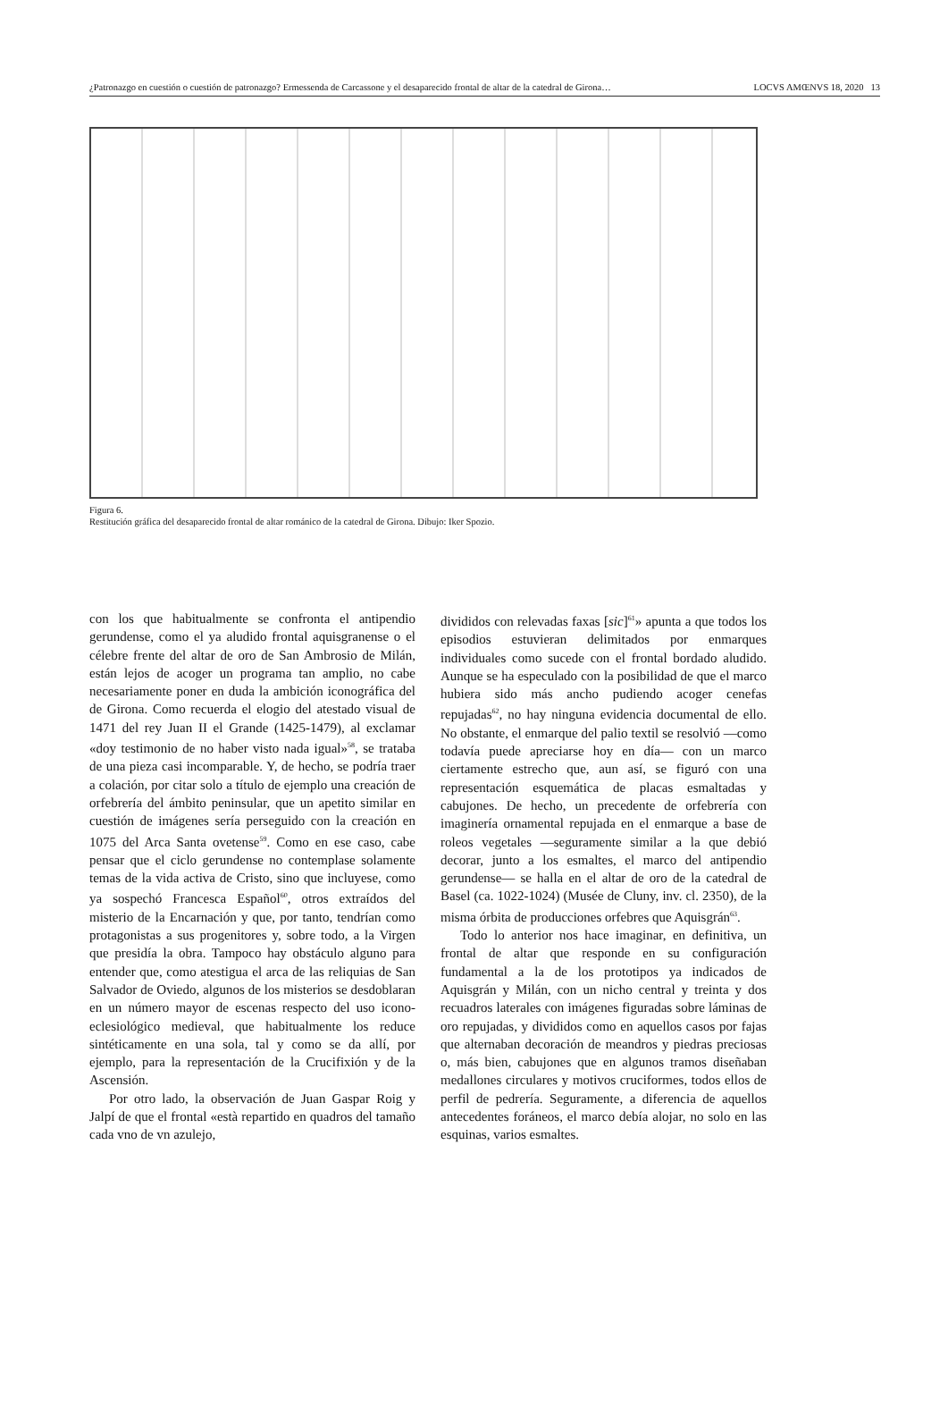¿Patronazgo en cuestión o cuestión de patronazgo? Ermessenda de Carcassone y el desaparecido frontal de altar de la catedral de Girona… LOCVS AMŒNVS 18, 2020 13
Figura 6.
Restitución gráfica del desaparecido frontal de altar románico de la catedral de Girona. Dibujo: Iker Spozio.
con los que habitualmente se confronta el antipendio gerundense, como el ya aludido frontal aquisgranense o el célebre frente del altar de oro de San Ambrosio de Milán, están lejos de acoger un programa tan amplio, no cabe necesariamente poner en duda la ambición iconográfica del de Girona. Como recuerda el elogio del atestado visual de 1471 del rey Juan II el Grande (1425-1479), al exclamar «doy testimonio de no haber visto nada igual»<sup>58</sup>, se trataba de una pieza casi incomparable. Y, de hecho, se podría traer a colación, por citar solo a título de ejemplo una creación de orfebrería del ámbito peninsular, que un apetito similar en cuestión de imágenes sería perseguido con la creación en 1075 del Arca Santa ovetense<sup>59</sup>. Como en ese caso, cabe pensar que el ciclo gerundense no contemplase solamente temas de la vida activa de Cristo, sino que incluyese, como ya sospechó Francesca Español<sup>60</sup>, otros extraídos del misterio de la Encarnación y que, por tanto, tendrían como protagonistas a sus progenitores y, sobre todo, a la Virgen que presidía la obra. Tampoco hay obstáculo alguno para entender que, como atestigua el arca de las reliquias de San Salvador de Oviedo, algunos de los misterios se desdoblaran en un número mayor de escenas respecto del uso icono-eclesiológico medieval, que habitualmente los reduce sintéticamente en una sola, tal y como se da allí, por ejemplo, para la representación de la Crucifixión y de la Ascensión.
Por otro lado, la observación de Juan Gaspar Roig y Jalpí de que el frontal «està repartido en quadros del tamaño cada vno de vn azulejo,
divididos con relevadas faxas [sic]<sup>61</sup>» apunta a que todos los episodios estuvieran delimitados por enmarques individuales como sucede con el frontal bordado aludido. Aunque se ha especulado con la posibilidad de que el marco hubiera sido más ancho pudiendo acoger cenefas repujadas<sup>62</sup>, no hay ninguna evidencia documental de ello. No obstante, el enmarque del palio textil se resolvió —como todavía puede apreciarse hoy en día— con un marco ciertamente estrecho que, aun así, se figuró con una representación esquemática de placas esmaltadas y cabujones. De hecho, un precedente de orfebrería con imaginería ornamental repujada en el enmarque a base de roleos vegetales —seguramente similar a la que debió decorar, junto a los esmaltes, el marco del antipendio gerundense— se halla en el altar de oro de la catedral de Basel (ca. 1022-1024) (Musée de Cluny, inv. cl. 2350), de la misma órbita de producciones orfebres que Aquisgrán<sup>63</sup>.
Todo lo anterior nos hace imaginar, en definitiva, un frontal de altar que responde en su configuración fundamental a la de los prototipos ya indicados de Aquisgrán y Milán, con un nicho central y treinta y dos recuadros laterales con imágenes figuradas sobre láminas de oro repujadas, y divididos como en aquellos casos por fajas que alternaban decoración de meandros y piedras preciosas o, más bien, cabujones que en algunos tramos diseñaban medallones circulares y motivos cruciformes, todos ellos de perfil de pedrería. Seguramente, a diferencia de aquellos antecedentes foráneos, el marco debía alojar, no solo en las esquinas, varios esmaltes.